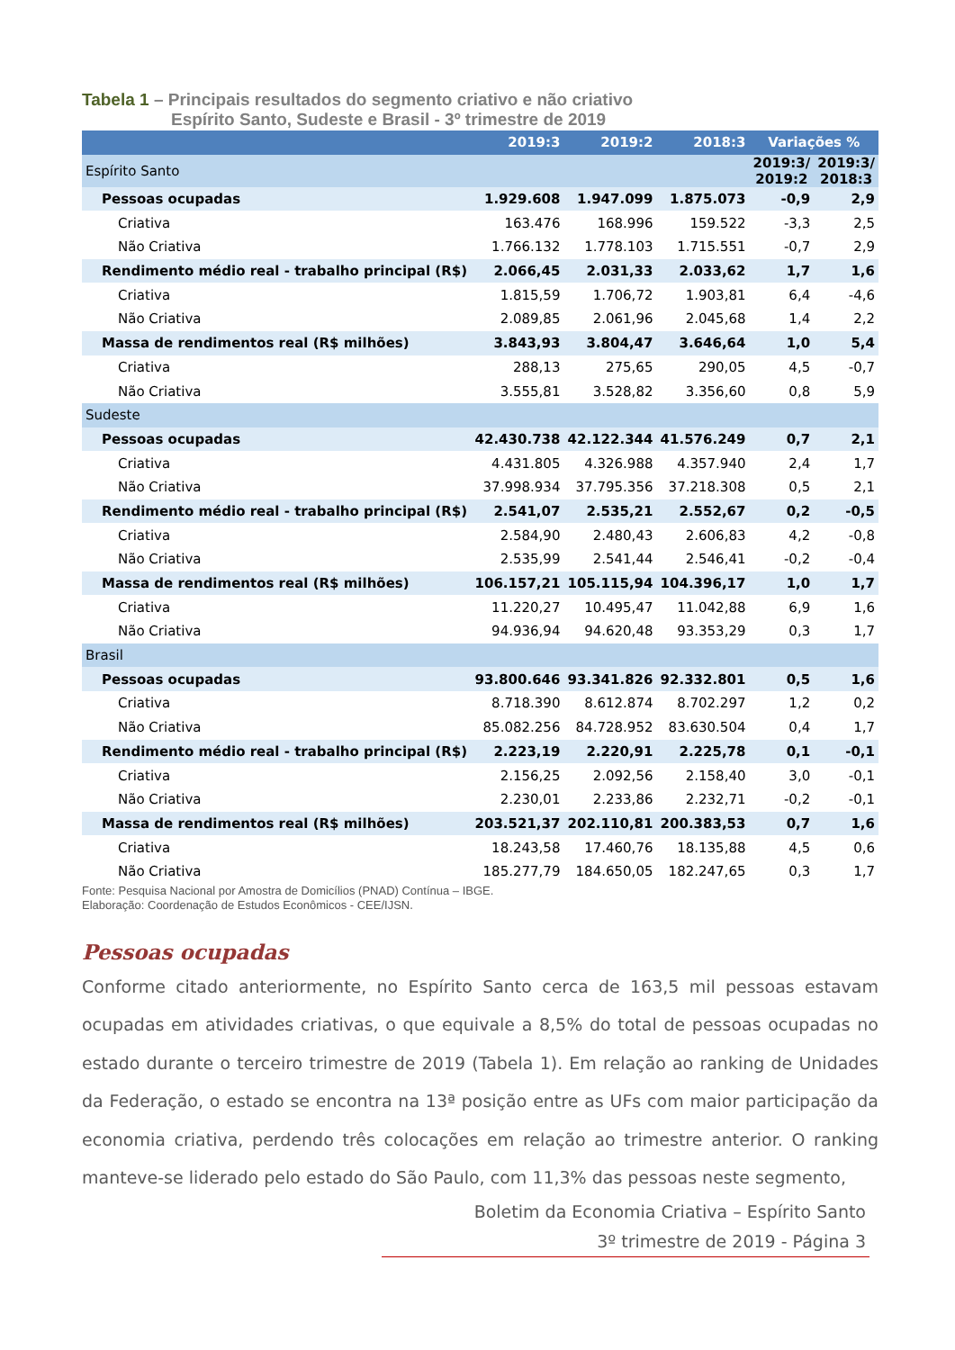Tabela 1 – Principais resultados do segmento criativo e não criativo
Espírito Santo, Sudeste e Brasil - 3º trimestre de 2019
| | 2019:3 | 2019:2 | 2018:3 | Variações % | |
| --- | --- | --- | --- | --- | --- |
| Espírito Santo | | | | 2019:3/ 2019:2 | 2019:3/ 2018:3 |
| Pessoas ocupadas | 1.929.608 | 1.947.099 | 1.875.073 | -0,9 | 2,9 |
| Criativa | 163.476 | 168.996 | 159.522 | -3,3 | 2,5 |
| Não Criativa | 1.766.132 | 1.778.103 | 1.715.551 | -0,7 | 2,9 |
| Rendimento médio real - trabalho principal (R$) | 2.066,45 | 2.031,33 | 2.033,62 | 1,7 | 1,6 |
| Criativa | 1.815,59 | 1.706,72 | 1.903,81 | 6,4 | -4,6 |
| Não Criativa | 2.089,85 | 2.061,96 | 2.045,68 | 1,4 | 2,2 |
| Massa de rendimentos real (R$ milhões) | 3.843,93 | 3.804,47 | 3.646,64 | 1,0 | 5,4 |
| Criativa | 288,13 | 275,65 | 290,05 | 4,5 | -0,7 |
| Não Criativa | 3.555,81 | 3.528,82 | 3.356,60 | 0,8 | 5,9 |
| Sudeste | | | | | |
| Pessoas ocupadas | 42.430.738 | 42.122.344 | 41.576.249 | 0,7 | 2,1 |
| Criativa | 4.431.805 | 4.326.988 | 4.357.940 | 2,4 | 1,7 |
| Não Criativa | 37.998.934 | 37.795.356 | 37.218.308 | 0,5 | 2,1 |
| Rendimento médio real - trabalho principal (R$) | 2.541,07 | 2.535,21 | 2.552,67 | 0,2 | -0,5 |
| Criativa | 2.584,90 | 2.480,43 | 2.606,83 | 4,2 | -0,8 |
| Não Criativa | 2.535,99 | 2.541,44 | 2.546,41 | -0,2 | -0,4 |
| Massa de rendimentos real (R$ milhões) | 106.157,21 | 105.115,94 | 104.396,17 | 1,0 | 1,7 |
| Criativa | 11.220,27 | 10.495,47 | 11.042,88 | 6,9 | 1,6 |
| Não Criativa | 94.936,94 | 94.620,48 | 93.353,29 | 0,3 | 1,7 |
| Brasil | | | | | |
| Pessoas ocupadas | 93.800.646 | 93.341.826 | 92.332.801 | 0,5 | 1,6 |
| Criativa | 8.718.390 | 8.612.874 | 8.702.297 | 1,2 | 0,2 |
| Não Criativa | 85.082.256 | 84.728.952 | 83.630.504 | 0,4 | 1,7 |
| Rendimento médio real - trabalho principal (R$) | 2.223,19 | 2.220,91 | 2.225,78 | 0,1 | -0,1 |
| Criativa | 2.156,25 | 2.092,56 | 2.158,40 | 3,0 | -0,1 |
| Não Criativa | 2.230,01 | 2.233,86 | 2.232,71 | -0,2 | -0,1 |
| Massa de rendimentos real (R$ milhões) | 203.521,37 | 202.110,81 | 200.383,53 | 0,7 | 1,6 |
| Criativa | 18.243,58 | 17.460,76 | 18.135,88 | 4,5 | 0,6 |
| Não Criativa | 185.277,79 | 184.650,05 | 182.247,65 | 0,3 | 1,7 |
Fonte: Pesquisa Nacional por Amostra de Domicílios (PNAD) Contínua – IBGE.
Elaboração: Coordenação de Estudos Econômicos - CEE/IJSN.
Pessoas ocupadas
Conforme citado anteriormente, no Espírito Santo cerca de 163,5 mil pessoas estavam ocupadas em atividades criativas, o que equivale a 8,5% do total de pessoas ocupadas no estado durante o terceiro trimestre de 2019 (Tabela 1). Em relação ao ranking de Unidades da Federação, o estado se encontra na 13ª posição entre as UFs com maior participação da economia criativa, perdendo três colocações em relação ao trimestre anterior. O ranking manteve-se liderado pelo estado do São Paulo, com 11,3% das pessoas neste segmento,
Boletim da Economia Criativa – Espírito Santo
3º trimestre de 2019 - Página 3